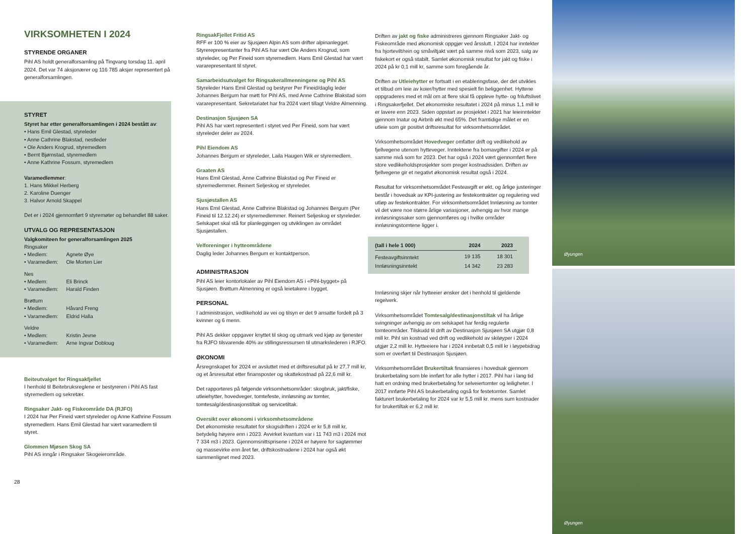VIRKSOMHETEN I 2024
STYRENDE ORGANER
Pihl AS holdt generalforsamling på Tingvang torsdag 11. april 2024. Det var 74 aksjonærer og 116 785 aksjer representert på generalforsamlingen.
STYRET
Styret har etter generalforsamlingen i 2024 bestått av:
• Hans Emil Glestad, styreleder
• Anne Cathrine Blakstad, nestleder
• Ole Anders Krogrud, styremedlem
• Bernt Bjørnstad, styremedlem
• Anne Kathrine Fossum, styremedlem
Varamedlemmer:
1. Hans Mikkel Herberg
2. Karoline Duenger
3. Halvor Arnold Skappel
Det er i 2024 gjennomført 9 styremøter og behandlet 88 saker.
UTVALG OG REPRESENTASJON
Valgkomiteen for generalforsamlingen 2025
| Ringsaker | |
| • Medlem: | Agnete Øye |
| • Varamedlem: | Ole Morten Lier |
| Nes | |
| • Medlem: | Eli Brinck |
| • Varamedlem: | Harald Finden |
| Brøttum | |
| • Medlem: | Håvard Freng |
| • Varamedlem: | Eldrid Halla |
| Veldre | |
| • Medlem: | Kristin Jevne |
| • Varamedlem: | Arne Ingvar Dobloug |
Beiteutvalget for Ringsakfjellet
I henhold til Beitebruksreglene er bestyreren i Pihl AS fast styremedlem og sekretær.
Ringsaker Jakt- og Fiskeområde DA (RJFO)
I 2024 har Per Fineid vært styreleder og Anne Kathrine Fossum styremedlem. Hans Emil Glestad har vært varamedlem til styret.
Glommen Mjøsen Skog SA
Pihl AS inngår i Ringsaker Skogeierområde.
28
RingsakFjellet Fritid AS
RFF er 100 % eier av Sjusjøen Alpin AS som drifter alpinanlegget. Styrerepresentanter fra Pihl AS har vært Ole Anders Krogrud, som styreleder, og Per Fineid som styremedlem. Hans Emil Glestad har vært vararepresentant til styret.
Samarbeidsutvalget for Ringsakerallmenningene og Pihl AS
Styreleder Hans Emil Glestad og bestyrer Per Fineid/daglig leder Johannes Bergum har møtt for Pihl AS, med Anne Cathrine Blakstad som vararepresentant. Sekretariatet har fra 2024 vært tillagt Veldre Almenning.
Destinasjon Sjusjøen SA
Pihl AS har vært representert i styret ved Per Fineid, som har vært styreleder deler av 2024.
Pihl Eiendom AS
Johannes Bergum er styreleder, Laila Haugen Wik er styremedlem.
Graaten AS
Hans Emil Glestad, Anne Cathrine Blakstad og Per Fineid er styremedlemmer. Reinert Seljeskog er styreleder.
Sjusjøstallen AS
Hans Emil Glestad, Anne Cathrine Blakstad og Johannes Bergum (Per Fineid til 12.12.24) er styremedlemmer. Reinert Seljeskog er styreleder. Selskapet skal stå for planleggingen og utviklingen av området Sjusjøstallen.
Velforeninger i hytteområdene
Daglig leder Johannes Bergum er kontaktperson.
ADMINISTRASJON
Pihl AS leier kontorlokaler av Pihl Eiendom AS i «Pihl-bygget» på Sjusjøen. Brøttum Almenning er også leietakere i bygget.
PERSONAL
I administrasjon, vedlikehold av vei og tilsyn er det 9 ansatte fordelt på 3 kvinner og 6 menn.
Pihl AS dekker oppgaver knyttet til skog og utmark ved kjøp av tjenester fra RJFO tilsvarende 40% av stillingsressursen til utmarkslederen i RJFO.
ØKONOMI
Årsregnskapet for 2024 er avsluttet med et driftsresultat på kr 27,7 mill kr, og et årsresultat etter finansposter og skattekostnad på 22,6 mill kr.
Det rapporteres på følgende virksomhetsområder: skogbruk, jakt/fiske, utleiehytter, hovedveger, tomtefeste, innløsning av tomter, tomtesalg/destinasjonstiltak og servicetiltak.
Oversikt over økonomi i virksomhetsområdene
Det økonomiske resultatet for skogsdriften i 2024 er kr 5,8 mill kr, betydelig høyere enn i 2023. Avvirket kvantum var i 11 743 m3 i 2024 mot 7 334 m3 i 2023. Gjennomsnittsprisene i 2024 er høyere for sagtømmer og massevirke enn året før, driftskostnadene i 2024 har også økt sammenlignet med 2023.
Driften av jakt og fiske administreres gjennom Ringsaker Jakt- og Fiskeområde med økonomisk oppgjør ved årsslutt. I 2024 har inntekter fra hjortevilt/rein og småviltjakt vært på samme nivå som 2023, salg av fiskekort er også stabilt. Samlet økonomisk resultat for jakt og fiske i 2024 på kr 0,1 mill kr, samme som foregående år.
Driften av Utleiehytter er fortsatt i en etableringsfase, der det utvikles et tilbud om leie av koier/hytter med spesielt fin beliggenhet. Hyttene oppgraderes med et mål om at flere skal få oppleve hytte- og friluftslivet i Ringsakerfjellet. Det økonomiske resultatet i 2024 på minus 1,1 mill kr er lavere enn 2023. Siden oppstart av prosjektet i 2021 har leieinntekter gjennom Inatur og Airbnb økt med 65%. Det framtidige målet er en utleie som gir positivt driftsresultat for virksomhetsområdet.
Virksomhetsområdet Hovedveger omfatter drift og vedlikehold av fjellvegene utenom hytteveger. Inntektene fra bomavgifter i 2024 er på samme nivå som for 2023. Det har også i 2024 vært gjennomført flere store vedlikeholdsprosjekter som preger kostnadssiden. Driften av fjellvegene gir et negativt økonomisk resultat også i 2024.
Resultat for virksomhetsområdet Festeavgift er økt, og årlige justeringer består i hovedsak av KPI-justering av festekontrakter og regulering ved utløp av festekontrakter. For virksomhetsområdet Innløsning av tomter vil det være noe større årlige variasjoner, avhengig av hvor mange innløsningssaker som gjennomføres og i hvilke områder innløsningstomtene ligger i.
| (tall i hele 1 000) | 2024 | 2023 |
| --- | --- | --- |
| Festeavgiftsinntekt | 19 135 | 18 301 |
| Innløsningsinntekt | 14 342 | 23 283 |
Innløsning skjer når hytteeier ønsker det i henhold til gjeldende regelverk.
Virksomhetsområdet Tomtesalg/destinasjonstiltak vil ha årlige svingninger avhengig av om selskapet har ferdig regulerte tomteområder. Tilskudd til drift av Destinasjon Sjusjøen SA utgjør 0,8 mill kr. Pihl sin kostnad ved drift og vedlikehold av skiløyper i 2024 utgjør 2,2 mill kr. Hytteeiere har i 2024 innbetalt 0,5 mill kr i løypebidrag som er overført til Destinasjon Sjusjøen.
Virksomhetsområdet Brukertiltak finansieres i hovedsak gjennom brukerbetaling som ble innført for alle hytter i 2017. Pihl har i lang tid hatt en ordning med brukerbetaling for selveiertomter og leiligheter. I 2017 innførte Pihl AS brukerbetaling også for festetomter. Samlet fakturert brukerbetaling for 2024 var kr 5,5 mill kr. mens sum kostnader for brukertiltak er 6,2 mill kr.
Øyungen
Øyungen